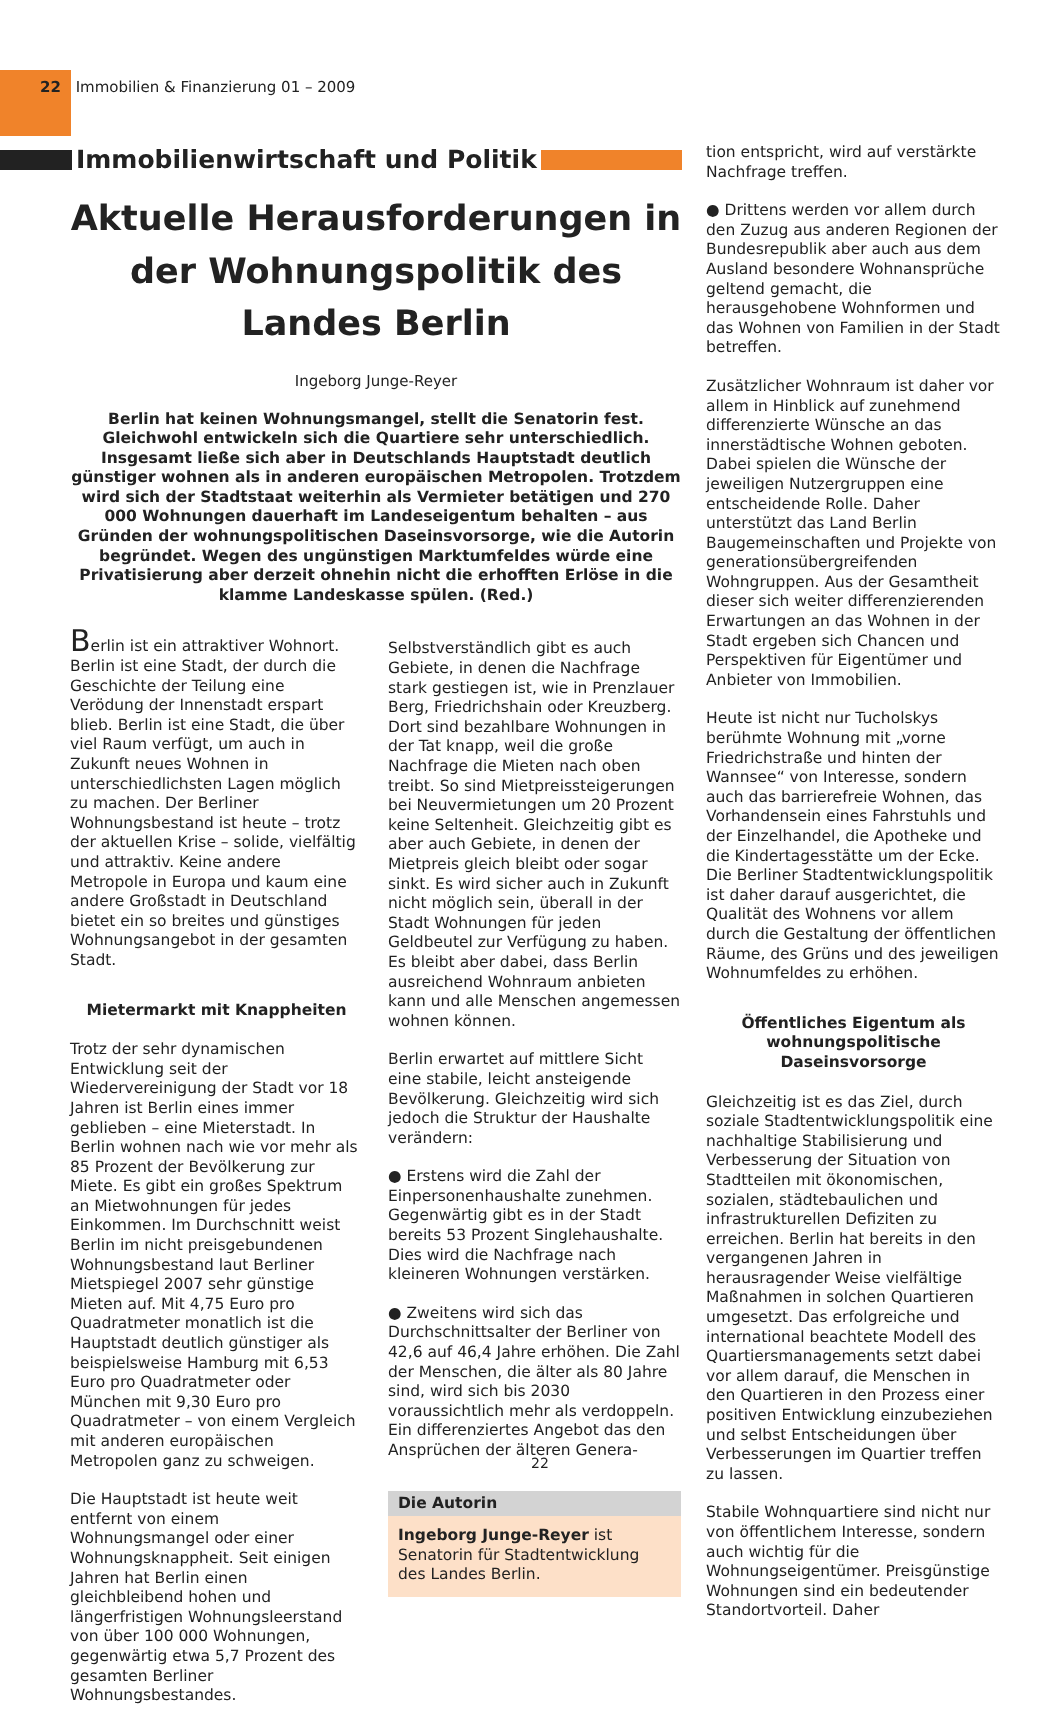22 Immobilien & Finanzierung 01 – 2009
Immobilienwirtschaft und Politik
Aktuelle Herausforderungen in der Wohnungspolitik des Landes Berlin
Ingeborg Junge-Reyer
Berlin hat keinen Wohnungsmangel, stellt die Senatorin fest. Gleichwohl entwickeln sich die Quartiere sehr unterschiedlich. Insgesamt ließe sich aber in Deutschlands Hauptstadt deutlich günstiger wohnen als in anderen europäischen Metropolen. Trotzdem wird sich der Stadtstaat weiterhin als Vermieter betätigen und 270 000 Wohnungen dauerhaft im Landeseigentum behalten – aus Gründen der wohnungspolitischen Daseinsvorsorge, wie die Autorin begründet. Wegen des ungünstigen Marktumfeldes würde eine Privatisierung aber derzeit ohnehin nicht die erhofften Erlöse in die klamme Landeskasse spülen. (Red.)
Berlin ist ein attraktiver Wohnort. Berlin ist eine Stadt, der durch die Geschichte der Teilung eine Verödung der Innenstadt erspart blieb. Berlin ist eine Stadt, die über viel Raum verfügt, um auch in Zukunft neues Wohnen in unterschiedlichsten Lagen möglich zu machen. Der Berliner Wohnungsbestand ist heute – trotz der aktuellen Krise – solide, vielfältig und attraktiv. Keine andere Metropole in Europa und kaum eine andere Großstadt in Deutschland bietet ein so breites und günstiges Wohnungsangebot in der gesamten Stadt.
Mietermarkt mit Knappheiten
Trotz der sehr dynamischen Entwicklung seit der Wiedervereinigung der Stadt vor 18 Jahren ist Berlin eines immer geblieben – eine Mieterstadt. In Berlin wohnen nach wie vor mehr als 85 Prozent der Bevölkerung zur Miete. Es gibt ein großes Spektrum an Mietwohnungen für jedes Einkommen. Im Durchschnitt weist Berlin im nicht preisgebundenen Wohnungsbestand laut Berliner Mietspiegel 2007 sehr günstige Mieten auf. Mit 4,75 Euro pro Quadratmeter monatlich ist die Hauptstadt deutlich günstiger als beispielsweise Hamburg mit 6,53 Euro pro Quadratmeter oder München mit 9,30 Euro pro Quadratmeter – von einem Vergleich mit anderen europäischen Metropolen ganz zu schweigen.
Die Hauptstadt ist heute weit entfernt von einem Wohnungsmangel oder einer Wohnungsknappheit. Seit einigen Jahren hat Berlin einen gleichbleibend hohen und längerfristigen Wohnungsleerstand von über 100 000 Wohnungen, gegenwärtig etwa 5,7 Prozent des gesamten Berliner Wohnungsbestandes.
Selbstverständlich gibt es auch Gebiete, in denen die Nachfrage stark gestiegen ist, wie in Prenzlauer Berg, Friedrichshain oder Kreuzberg. Dort sind bezahlbare Wohnungen in der Tat knapp, weil die große Nachfrage die Mieten nach oben treibt. So sind Mietpreissteigerungen bei Neuvermietungen um 20 Prozent keine Seltenheit. Gleichzeitig gibt es aber auch Gebiete, in denen der Mietpreis gleich bleibt oder sogar sinkt. Es wird sicher auch in Zukunft nicht möglich sein, überall in der Stadt Wohnungen für jeden Geldbeutel zur Verfügung zu haben. Es bleibt aber dabei, dass Berlin ausreichend Wohnraum anbieten kann und alle Menschen angemessen wohnen können.
Berlin erwartet auf mittlere Sicht eine stabile, leicht ansteigende Bevölkerung. Gleichzeitig wird sich jedoch die Struktur der Haushalte verändern:
● Erstens wird die Zahl der Einpersonenhaushalte zunehmen. Gegenwärtig gibt es in der Stadt bereits 53 Prozent Singlehaushalte. Dies wird die Nachfrage nach kleineren Wohnungen verstärken.
● Zweitens wird sich das Durchschnittsalter der Berliner von 42,6 auf 46,4 Jahre erhöhen. Die Zahl der Menschen, die älter als 80 Jahre sind, wird sich bis 2030 voraussichtlich mehr als verdoppeln. Ein differenziertes Angebot das den Ansprüchen der älteren Genera-
Die Autorin
Ingeborg Junge-Reyer ist Senatorin für Stadtentwicklung des Landes Berlin.
tion entspricht, wird auf verstärkte Nachfrage treffen.
● Drittens werden vor allem durch den Zuzug aus anderen Regionen der Bundesrepublik aber auch aus dem Ausland besondere Wohnansprüche geltend gemacht, die herausgehobene Wohnformen und das Wohnen von Familien in der Stadt betreffen.
Zusätzlicher Wohnraum ist daher vor allem in Hinblick auf zunehmend differenzierte Wünsche an das innerstädtische Wohnen geboten. Dabei spielen die Wünsche der jeweiligen Nutzergruppen eine entscheidende Rolle. Daher unterstützt das Land Berlin Baugemeinschaften und Projekte von generationsübergreifenden Wohngruppen. Aus der Gesamtheit dieser sich weiter differenzierenden Erwartungen an das Wohnen in der Stadt ergeben sich Chancen und Perspektiven für Eigentümer und Anbieter von Immobilien.
Heute ist nicht nur Tucholskys berühmte Wohnung mit „vorne Friedrichstraße und hinten der Wannsee“ von Interesse, sondern auch das barrierefreie Wohnen, das Vorhandensein eines Fahrstuhls und der Einzelhandel, die Apotheke und die Kindertagesstätte um der Ecke. Die Berliner Stadtentwicklungspolitik ist daher darauf ausgerichtet, die Qualität des Wohnens vor allem durch die Gestaltung der öffentlichen Räume, des Grüns und des jeweiligen Wohnumfeldes zu erhöhen.
Öffentliches Eigentum als wohnungspolitische Daseinsvorsorge
Gleichzeitig ist es das Ziel, durch soziale Stadtentwicklungspolitik eine nachhaltige Stabilisierung und Verbesserung der Situation von Stadtteilen mit ökonomischen, sozialen, städtebaulichen und infrastrukturellen Defiziten zu erreichen. Berlin hat bereits in den vergangenen Jahren in herausragender Weise vielfältige Maßnahmen in solchen Quartieren umgesetzt. Das erfolgreiche und international beachtete Modell des Quartiersmanagements setzt dabei vor allem darauf, die Menschen in den Quartieren in den Prozess einer positiven Entwicklung einzubeziehen und selbst Entscheidungen über Verbesserungen im Quartier treffen zu lassen.
Stabile Wohnquartiere sind nicht nur von öffentlichem Interesse, sondern auch wichtig für die Wohnungseigentümer. Preisgünstige Wohnungen sind ein bedeutender Standortvorteil. Daher
22